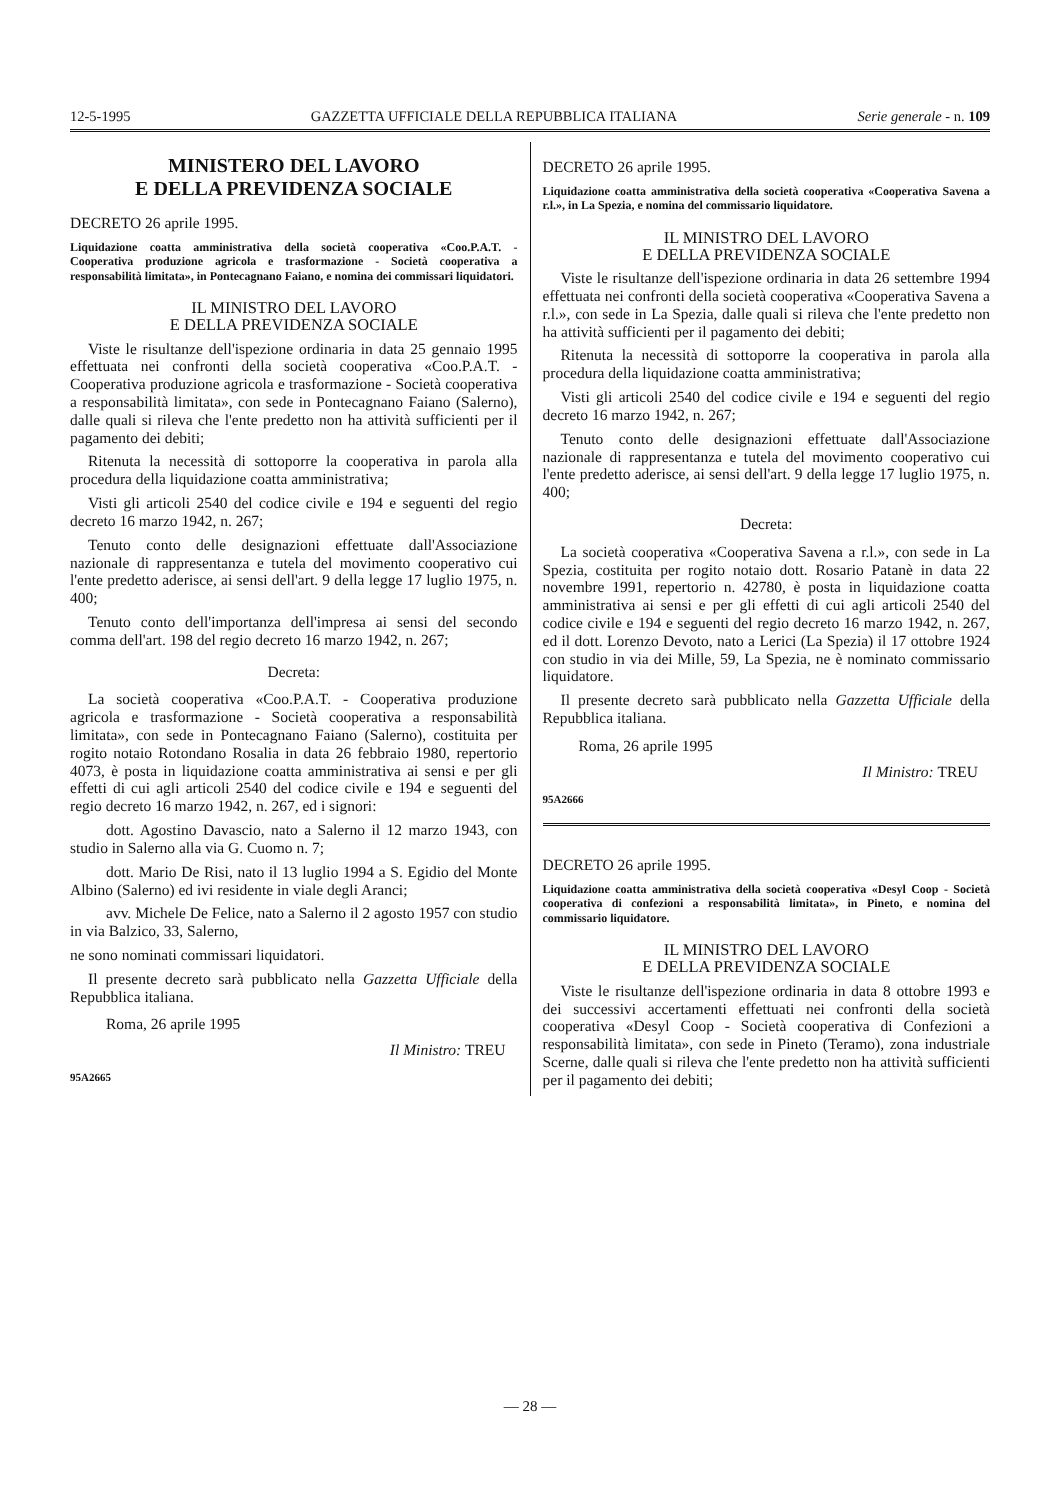12-5-1995 GAZZETTA UFFICIALE DELLA REPUBBLICA ITALIANA Serie generale - n. 109
MINISTERO DEL LAVORO
E DELLA PREVIDENZA SOCIALE
DECRETO 26 aprile 1995.
Liquidazione coatta amministrativa della società cooperativa «Coo.P.A.T. - Cooperativa produzione agricola e trasformazione - Società cooperativa a responsabilità limitata», in Pontecagnano Faiano, e nomina dei commissari liquidatori.
IL MINISTRO DEL LAVORO
E DELLA PREVIDENZA SOCIALE
Viste le risultanze dell'ispezione ordinaria in data 25 gennaio 1995 effettuata nei confronti della società cooperativa «Coo.P.A.T. - Cooperativa produzione agricola e trasformazione - Società cooperativa a responsabilità limitata», con sede in Pontecagnano Faiano (Salerno), dalle quali si rileva che l'ente predetto non ha attività sufficienti per il pagamento dei debiti;
Ritenuta la necessità di sottoporre la cooperativa in parola alla procedura della liquidazione coatta amministrativa;
Visti gli articoli 2540 del codice civile e 194 e seguenti del regio decreto 16 marzo 1942, n. 267;
Tenuto conto delle designazioni effettuate dall'Associazione nazionale di rappresentanza e tutela del movimento cooperativo cui l'ente predetto aderisce, ai sensi dell'art. 9 della legge 17 luglio 1975, n. 400;
Tenuto conto dell'importanza dell'impresa ai sensi del secondo comma dell'art. 198 del regio decreto 16 marzo 1942, n. 267;
Decreta:
La società cooperativa «Coo.P.A.T. - Cooperativa produzione agricola e trasformazione - Società cooperativa a responsabilità limitata», con sede in Pontecagnano Faiano (Salerno), costituita per rogito notaio Rotondano Rosalia in data 26 febbraio 1980, repertorio 4073, è posta in liquidazione coatta amministrativa ai sensi e per gli effetti di cui agli articoli 2540 del codice civile e 194 e seguenti del regio decreto 16 marzo 1942, n. 267, ed i signori:
dott. Agostino Davascio, nato a Salerno il 12 marzo 1943, con studio in Salerno alla via G. Cuomo n. 7;
dott. Mario De Risi, nato il 13 luglio 1994 a S. Egidio del Monte Albino (Salerno) ed ivi residente in viale degli Aranci;
avv. Michele De Felice, nato a Salerno il 2 agosto 1957 con studio in via Balzico, 33, Salerno,
ne sono nominati commissari liquidatori.
Il presente decreto sarà pubblicato nella Gazzetta Ufficiale della Repubblica italiana.
Roma, 26 aprile 1995
Il Ministro: TREU
95A2665
DECRETO 26 aprile 1995.
Liquidazione coatta amministrativa della società cooperativa «Cooperativa Savena a r.l.», in La Spezia, e nomina del commissario liquidatore.
IL MINISTRO DEL LAVORO
E DELLA PREVIDENZA SOCIALE
Viste le risultanze dell'ispezione ordinaria in data 26 settembre 1994 effettuata nei confronti della società cooperativa «Cooperativa Savena a r.l.», con sede in La Spezia, dalle quali si rileva che l'ente predetto non ha attività sufficienti per il pagamento dei debiti;
Ritenuta la necessità di sottoporre la cooperativa in parola alla procedura della liquidazione coatta amministrativa;
Visti gli articoli 2540 del codice civile e 194 e seguenti del regio decreto 16 marzo 1942, n. 267;
Tenuto conto delle designazioni effettuate dall'Associazione nazionale di rappresentanza e tutela del movimento cooperativo cui l'ente predetto aderisce, ai sensi dell'art. 9 della legge 17 luglio 1975, n. 400;
Decreta:
La società cooperativa «Cooperativa Savena a r.l.», con sede in La Spezia, costituita per rogito notaio dott. Rosario Patanè in data 22 novembre 1991, repertorio n. 42780, è posta in liquidazione coatta amministrativa ai sensi e per gli effetti di cui agli articoli 2540 del codice civile e 194 e seguenti del regio decreto 16 marzo 1942, n. 267, ed il dott. Lorenzo Devoto, nato a Lerici (La Spezia) il 17 ottobre 1924 con studio in via dei Mille, 59, La Spezia, ne è nominato commissario liquidatore.
Il presente decreto sarà pubblicato nella Gazzetta Ufficiale della Repubblica italiana.
Roma, 26 aprile 1995
Il Ministro: TREU
95A2666
DECRETO 26 aprile 1995.
Liquidazione coatta amministrativa della società cooperativa «Desyl Coop - Società cooperativa di confezioni a responsabilità limitata», in Pineto, e nomina del commissario liquidatore.
IL MINISTRO DEL LAVORO
E DELLA PREVIDENZA SOCIALE
Viste le risultanze dell'ispezione ordinaria in data 8 ottobre 1993 e dei successivi accertamenti effettuati nei confronti della società cooperativa «Desyl Coop - Società cooperativa di Confezioni a responsabilità limitata», con sede in Pineto (Teramo), zona industriale Scerne, dalle quali si rileva che l'ente predetto non ha attività sufficienti per il pagamento dei debiti;
— 28 —